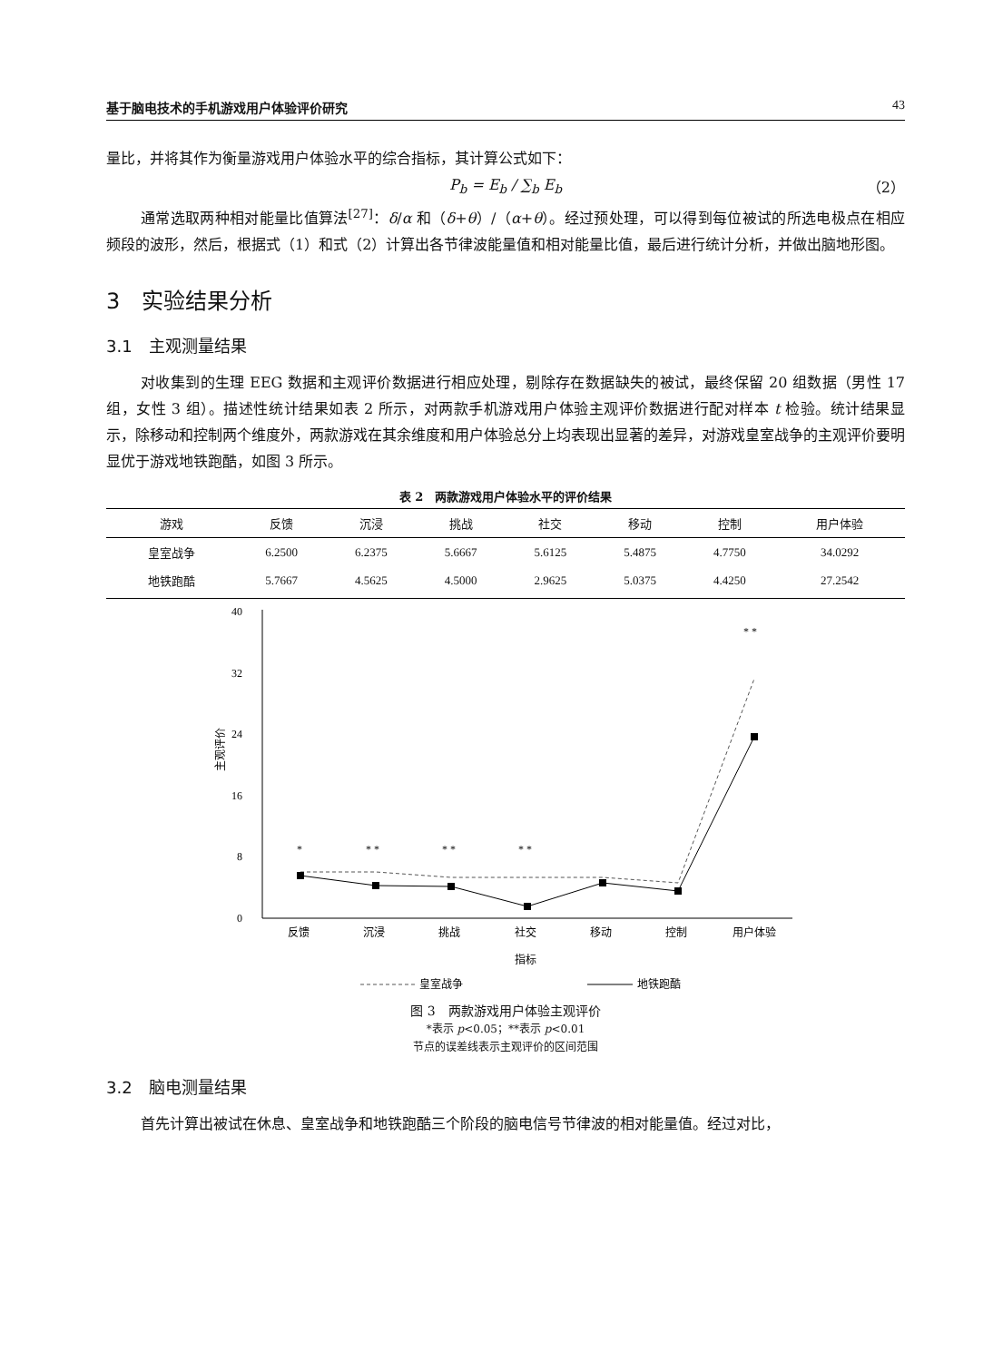基于脑电技术的手机游戏用户体验评价研究 43
量比，并将其作为衡量游戏用户体验水平的综合指标，其计算公式如下：
P<sub>b</sub> = E<sub>b</sub> / ∑<sub>b</sub> E<sub>b</sub> （2）
通常选取两种相对能量比值算法<sup>[27]</sup>：δ/α 和（δ+θ）/（α+θ）。经过预处理，可以得到每位被试的所选电极点在相应频段的波形，然后，根据式（1）和式（2）计算出各节律波能量值和相对能量比值，最后进行统计分析，并做出脑地形图。
3　实验结果分析
3.1　主观测量结果
对收集到的生理 EEG 数据和主观评价数据进行相应处理，剔除存在数据缺失的被试，最终保留 20 组数据（男性 17 组，女性 3 组）。描述性统计结果如表 2 所示，对两款手机游戏用户体验主观评价数据进行配对样本 t 检验。统计结果显示，除移动和控制两个维度外，两款游戏在其余维度和用户体验总分上均表现出显著的差异，对游戏皇室战争的主观评价要明显优于游戏地铁跑酷，如图 3 所示。
表 2　两款游戏用户体验水平的评价结果
| 游戏 | 反馈 | 沉浸 | 挑战 | 社交 | 移动 | 控制 | 用户体验 |
| --- | --- | --- | --- | --- | --- | --- | --- |
| 皇室战争 | 6.2500 | 6.2375 | 5.6667 | 5.6125 | 5.4875 | 4.7750 | 34.0292 |
| 地铁跑酷 | 5.7667 | 4.5625 | 4.5000 | 2.9625 | 5.0375 | 4.4250 | 27.2542 |
40
32
24
16
8
0
主观评价
*
* *
* *
* *
* *
反馈
沉浸
挑战
社交
移动
控制
用户体验
指标
皇室战争
地铁跑酷
图 3　两款游戏用户体验主观评价
*表示 p<0.05；**表示 p<0.01
节点的误差线表示主观评价的区间范围
3.2　脑电测量结果
首先计算出被试在休息、皇室战争和地铁跑酷三个阶段的脑电信号节律波的相对能量值。经过对比，